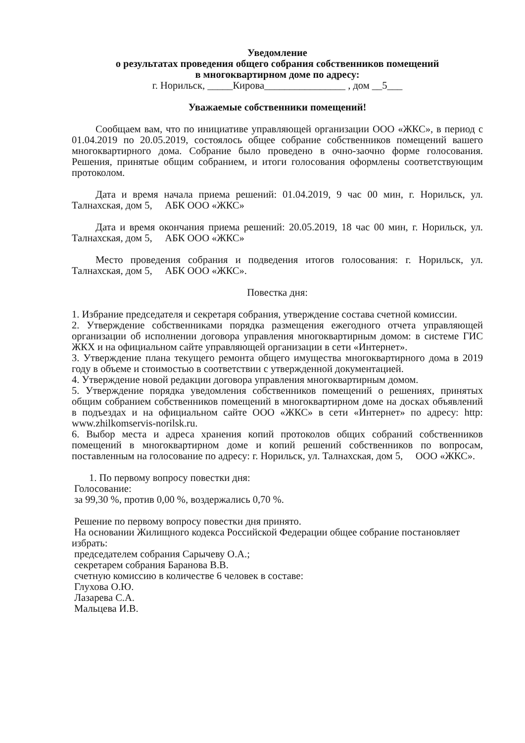Уведомление
о результатах проведения общего собрания собственников помещений
в многоквартирном доме по адресу:
г. Норильск, _____Кирова________________ , дом __5___
Уважаемые собственники помещений!
Сообщаем вам, что по инициативе управляющей организации ООО «ЖКС», в период с 01.04.2019 по 20.05.2019, состоялось общее собрание собственников помещений вашего многоквартирного дома. Собрание было проведено в очно-заочно форме голосования. Решения, принятые общим собранием, и итоги голосования оформлены соответствующим протоколом.
Дата и время начала приема решений: 01.04.2019, 9 час 00 мин, г. Норильск, ул. Талнахская, дом 5, АБК ООО «ЖКС»
Дата и время окончания приема решений: 20.05.2019, 18 час 00 мин, г. Норильск, ул. Талнахская, дом 5, АБК ООО «ЖКС»
Место проведения собрания и подведения итогов голосования: г. Норильск, ул. Талнахская, дом 5, АБК ООО «ЖКС».
Повестка дня:
1. Избрание председателя и секретаря собрания, утверждение состава счетной комиссии.
2. Утверждение собственниками порядка размещения ежегодного отчета управляющей организации об исполнении договора управления многоквартирным домом: в системе ГИС ЖКХ и на официальном сайте управляющей организации в сети «Интернет».
3. Утверждение плана текущего ремонта общего имущества многоквартирного дома в 2019 году в объеме и стоимостью в соответствии с утвержденной документацией.
4. Утверждение новой редакции договора управления многоквартирным домом.
5. Утверждение порядка уведомления собственников помещений о решениях, принятых общим собранием собственников помещений в многоквартирном доме на досках объявлений в подъездах и на официальном сайте ООО «ЖКС» в сети «Интернет» по адресу: http: www.zhilkomservis-norilsk.ru.
6. Выбор места и адреса хранения копий протоколов общих собраний собственников помещений в многоквартирном доме и копий решений собственников по вопросам, поставленным на голосование по адресу: г. Норильск, ул. Талнахская, дом 5, ООО «ЖКС».
1. По первому вопросу повестки дня:
Голосование:
за 99,30 %, против 0,00 %, воздержались 0,70 %.
Решение по первому вопросу повестки дня принято.
На основании Жилищного кодекса Российской Федерации общее собрание постановляет избрать:
председателем собрания Сарычеву О.А.;
секретарем собрания Баранова В.В.
счетную комиссию в количестве 6 человек в составе:
Глухова О.Ю.
Лазарева С.А.
Мальцева И.В.